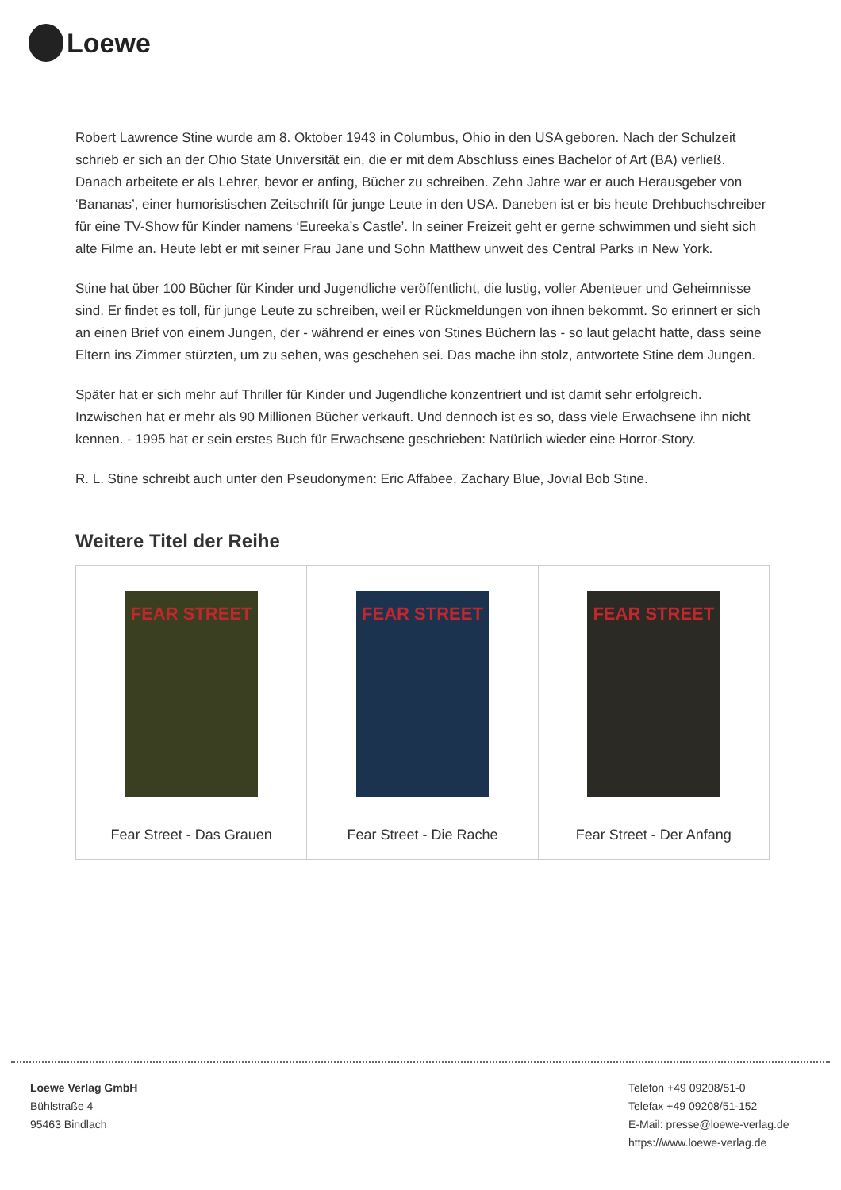Loewe
Robert Lawrence Stine wurde am 8. Oktober 1943 in Columbus, Ohio in den USA geboren. Nach der Schulzeit schrieb er sich an der Ohio State Universität ein, die er mit dem Abschluss eines Bachelor of Art (BA) verließ. Danach arbeitete er als Lehrer, bevor er anfing, Bücher zu schreiben. Zehn Jahre war er auch Herausgeber von ‘Bananas’, einer humoristischen Zeitschrift für junge Leute in den USA. Daneben ist er bis heute Drehbuchschreiber für eine TV-Show für Kinder namens ‘Eureeka’s Castle’. In seiner Freizeit geht er gerne schwimmen und sieht sich alte Filme an. Heute lebt er mit seiner Frau Jane und Sohn Matthew unweit des Central Parks in New York.
Stine hat über 100 Bücher für Kinder und Jugendliche veröffentlicht, die lustig, voller Abenteuer und Geheimnisse sind. Er findet es toll, für junge Leute zu schreiben, weil er Rückmeldungen von ihnen bekommt. So erinnert er sich an einen Brief von einem Jungen, der - während er eines von Stines Büchern las - so laut gelacht hatte, dass seine Eltern ins Zimmer stürzten, um zu sehen, was geschehen sei. Das mache ihn stolz, antwortete Stine dem Jungen.
Später hat er sich mehr auf Thriller für Kinder und Jugendliche konzentriert und ist damit sehr erfolgreich. Inzwischen hat er mehr als 90 Millionen Bücher verkauft. Und dennoch ist es so, dass viele Erwachsene ihn nicht kennen. - 1995 hat er sein erstes Buch für Erwachsene geschrieben: Natürlich wieder eine Horror-Story.
R. L. Stine schreibt auch unter den Pseudonymen: Eric Affabee, Zachary Blue, Jovial Bob Stine.
Weitere Titel der Reihe
| FEAR STREET Fear Street - Das Grauen | FEAR STREET Fear Street - Die Rache | FEAR STREET Fear Street - Der Anfang |
Loewe Verlag GmbH
Bühlstraße 4
95463 Bindlach
Telefon +49 09208/51-0
Telefax +49 09208/51-152
E-Mail: presse@loewe-verlag.de
https://www.loewe-verlag.de